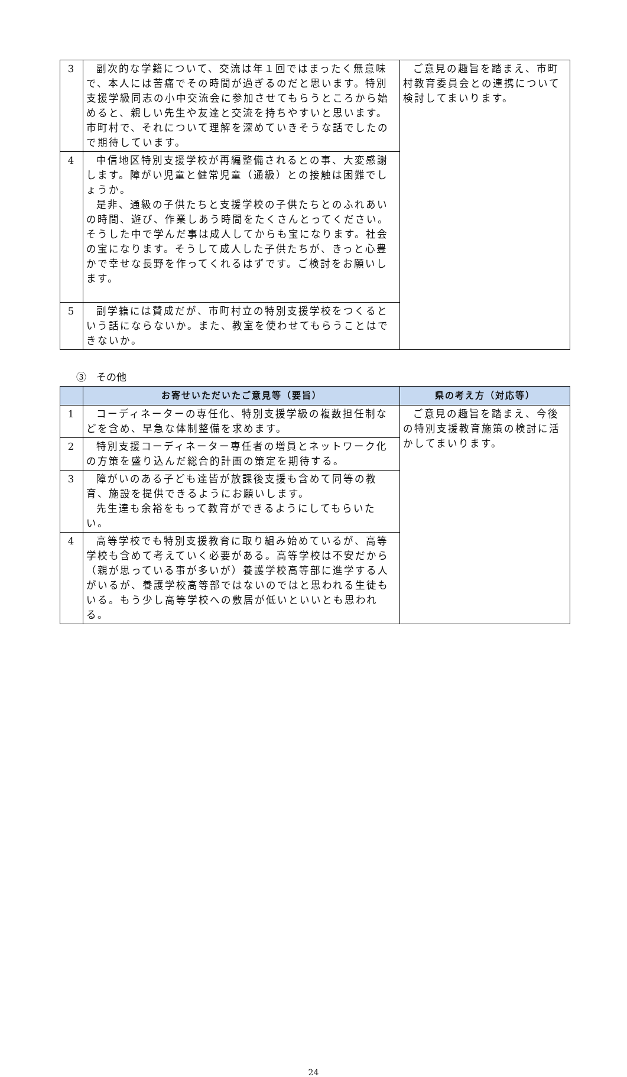| 3 | 副次的な学籍について、交流は年１回ではまったく無意味で、本人には苦痛でその時間が過ぎるのだと思います。特別支援学級同志の小中交流会に参加させてもらうところから始めると、親しい先生や友達と交流を持ちやすいと思います。市町村で、それについて理解を深めていきそうな話でしたので期待しています。 | ご意見の趣旨を踏まえ、市町村教育委員会との連携について検討してまいります。 |
| 4 | 中信地区特別支援学校が再編整備されるとの事、大変感謝します。障がい児童と健常児童（通級）との接触は困難でしょうか。 是非、通級の子供たちと支援学校の子供たちとのふれあいの時間、遊び、作業しあう時間をたくさんとってください。そうした中で学んだ事は成人してからも宝になります。社会の宝になります。そうして成人した子供たちが、きっと心豊かで幸せな長野を作ってくれるはずです。ご検討をお願いします。 | |
| 5 | 副学籍には賛成だが、市町村立の特別支援学校をつくるという話にならないか。また、教室を使わせてもらうことはできないか。 | |
③　その他
| | お寄せいただいたご意見等（要旨） | 県の考え方（対応等） |
| --- | --- | --- |
| 1 | コーディネーターの専任化、特別支援学級の複数担任制などを含め、早急な体制整備を求めます。 | ご意見の趣旨を踏まえ、今後の特別支援教育施策の検討に活かしてまいります。 |
| 2 | 特別支援コーディネーター専任者の増員とネットワーク化の方策を盛り込んだ総合的計画の策定を期待する。 | |
| 3 | 障がいのある子ども達皆が放課後支援も含めて同等の教育、施設を提供できるようにお願いします。 先生達も余裕をもって教育ができるようにしてもらいたい。 | |
| 4 | 高等学校でも特別支援教育に取り組み始めているが、高等学校も含めて考えていく必要がある。高等学校は不安だから（親が思っている事が多いが）養護学校高等部に進学する人がいるが、養護学校高等部ではないのではと思われる生徒もいる。もう少し高等学校への敷居が低いといいとも思われる。 | |
24